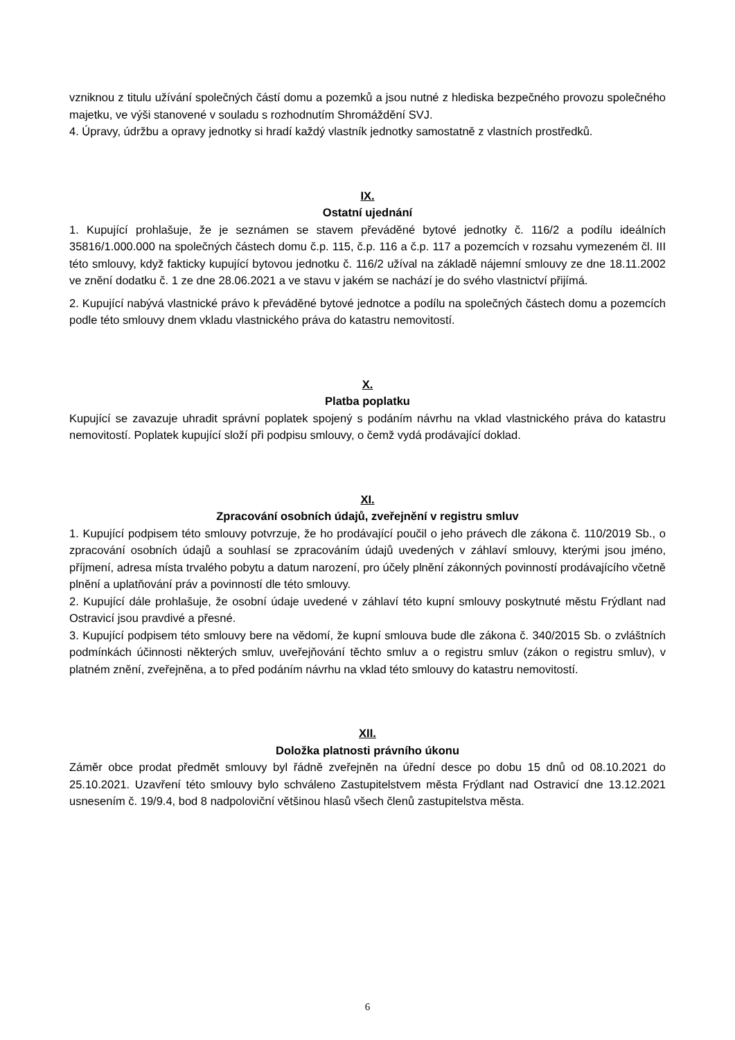vzniknou z titulu užívání společných částí domu a pozemků a jsou nutné z hlediska bezpečného provozu společného majetku, ve výši stanovené v souladu s rozhodnutím Shromáždění SVJ.
4. Úpravy, údržbu a opravy jednotky si hradí každý vlastník jednotky samostatně z vlastních prostředků.
IX.
Ostatní ujednání
1. Kupující prohlašuje, že je seznámen se stavem převáděné bytové jednotky č. 116/2 a podílu ideálních 35816/1.000.000 na společných částech domu č.p. 115, č.p. 116 a č.p. 117 a pozemcích v rozsahu vymezeném čl. III této smlouvy, když fakticky kupující bytovou jednotku č. 116/2 užíval na základě nájemní smlouvy ze dne 18.11.2002 ve znění dodatku č. 1 ze dne 28.06.2021 a ve stavu v jakém se nachází je do svého vlastnictví přijímá.
2. Kupující nabývá vlastnické právo k převáděné bytové jednotce a podílu na společných částech domu a pozemcích podle této smlouvy dnem vkladu vlastnického práva do katastru nemovitostí.
X.
Platba poplatku
Kupující se zavazuje uhradit správní poplatek spojený s podáním návrhu na vklad vlastnického práva do katastru nemovitostí. Poplatek kupující složí při podpisu smlouvy, o čemž vydá prodávající doklad.
XI.
Zpracování osobních údajů, zveřejnění v registru smluv
1. Kupující podpisem této smlouvy potvrzuje, že ho prodávající poučil o jeho právech dle zákona č. 110/2019 Sb., o zpracování osobních údajů a souhlasí se zpracováním údajů uvedených v záhlaví smlouvy, kterými jsou jméno, příjmení, adresa místa trvalého pobytu a datum narození, pro účely plnění zákonných povinností prodávajícího včetně plnění a uplatňování práv a povinností dle této smlouvy.
2. Kupující dále prohlašuje, že osobní údaje uvedené v záhlaví této kupní smlouvy poskytnuté městu Frýdlant nad Ostravicí jsou pravdivé a přesné.
3. Kupující podpisem této smlouvy bere na vědomí, že kupní smlouva bude dle zákona č. 340/2015 Sb. o zvláštních podmínkách účinnosti některých smluv, uveřejňování těchto smluv a o registru smluv (zákon o registru smluv), v platném znění, zveřejněna, a to před podáním návrhu na vklad této smlouvy do katastru nemovitostí.
XII.
Doložka platnosti právního úkonu
Záměr obce prodat předmět smlouvy byl řádně zveřejněn na úřední desce po dobu 15 dnů od 08.10.2021 do 25.10.2021. Uzavření této smlouvy bylo schváleno Zastupitelstvem města Frýdlant nad Ostravicí dne 13.12.2021 usnesením č. 19/9.4, bod 8 nadpoloviční většinou hlasů všech členů zastupitelstva města.
6